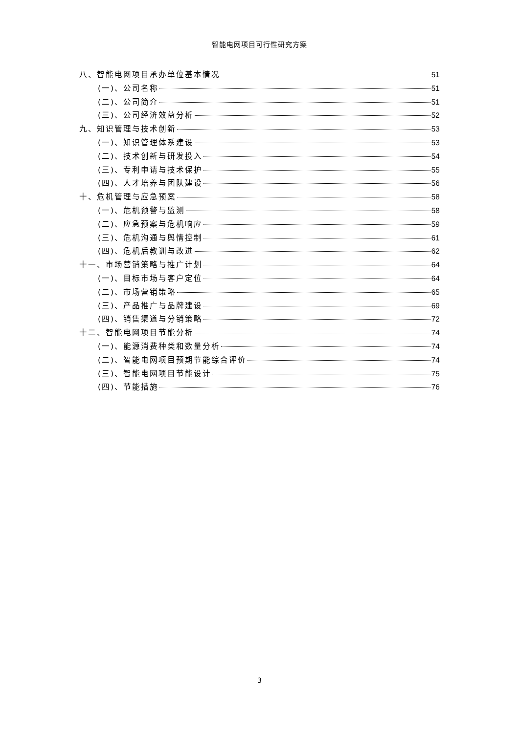智能电网项目可行性研究方案
八、智能电网项目承办单位基本情况 51
(一)、公司名称 51
(二)、公司简介 51
(三)、公司经济效益分析 52
九、知识管理与技术创新 53
(一)、知识管理体系建设 53
(二)、技术创新与研发投入 54
(三)、专利申请与技术保护 55
(四)、人才培养与团队建设 56
十、危机管理与应急预案 58
(一)、危机预警与监测 58
(二)、应急预案与危机响应 59
(三)、危机沟通与舆情控制 61
(四)、危机后教训与改进 62
十一、市场营销策略与推广计划 64
(一)、目标市场与客户定位 64
(二)、市场营销策略 65
(三)、产品推广与品牌建设 69
(四)、销售渠道与分销策略 72
十二、智能电网项目节能分析 74
(一)、能源消费种类和数量分析 74
(二)、智能电网项目预期节能综合评价 74
(三)、智能电网项目节能设计 75
(四)、节能措施 76
3